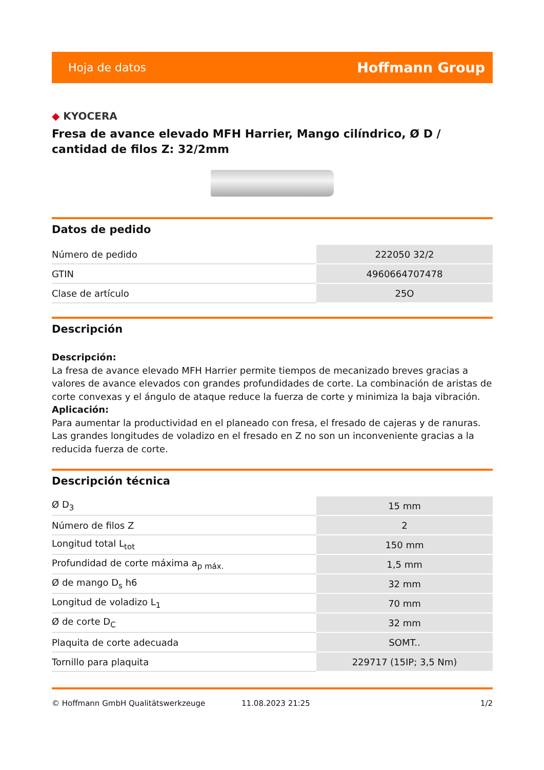Hoja de datos Hoffmann Group
◆ KYOCERA
Fresa de avance elevado MFH Harrier, Mango cilíndrico, Ø D / cantidad de filos Z: 32/2mm
Datos de pedido
| Número de pedido | 222050 32/2 |
| GTIN | 4960664707478 |
| Clase de artículo | 25O |
Descripción
Descripción:
La fresa de avance elevado MFH Harrier permite tiempos de mecanizado breves gracias a valores de avance elevados con grandes profundidades de corte. La combinación de aristas de corte convexas y el ángulo de ataque reduce la fuerza de corte y minimiza la baja vibración.
Aplicación:
Para aumentar la productividad en el planeado con fresa, el fresado de cajeras y de ranuras. Las grandes longitudes de voladizo en el fresado en Z no son un inconveniente gracias a la reducida fuerza de corte.
Descripción técnica
| Ø D<sub>3</sub> | 15 mm |
| Número de filos Z | 2 |
| Longitud total L<sub>tot</sub> | 150 mm |
| Profundidad de corte máxima a<sub>p máx.</sub> | 1,5 mm |
| Ø de mango D<sub>s</sub> h6 | 32 mm |
| Longitud de voladizo L<sub>1</sub> | 70 mm |
| Ø de corte D<sub>C</sub> | 32 mm |
| Plaquita de corte adecuada | SOMT.. |
| Tornillo para plaquita | 229717 (15IP; 3,5 Nm) |
© Hoffmann GmbH Qualitätswerkzeuge 11.08.2023 21:25 1/2